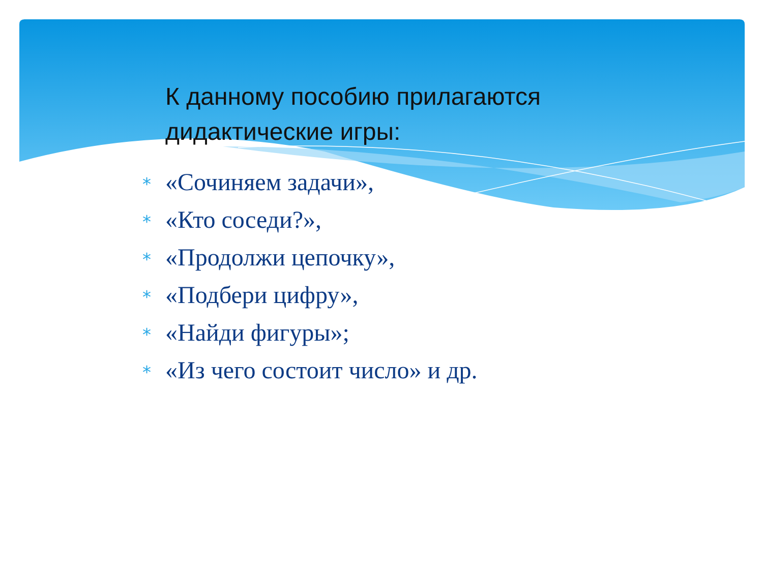К данному пособию прилагаются
дидактические игры:
* «Сочиняем задачи»,
* «Кто соседи?»,
* «Продолжи цепочку»,
* «Подбери цифру»,
* «Найди фигуры»;
* «Из чего состоит число» и др.